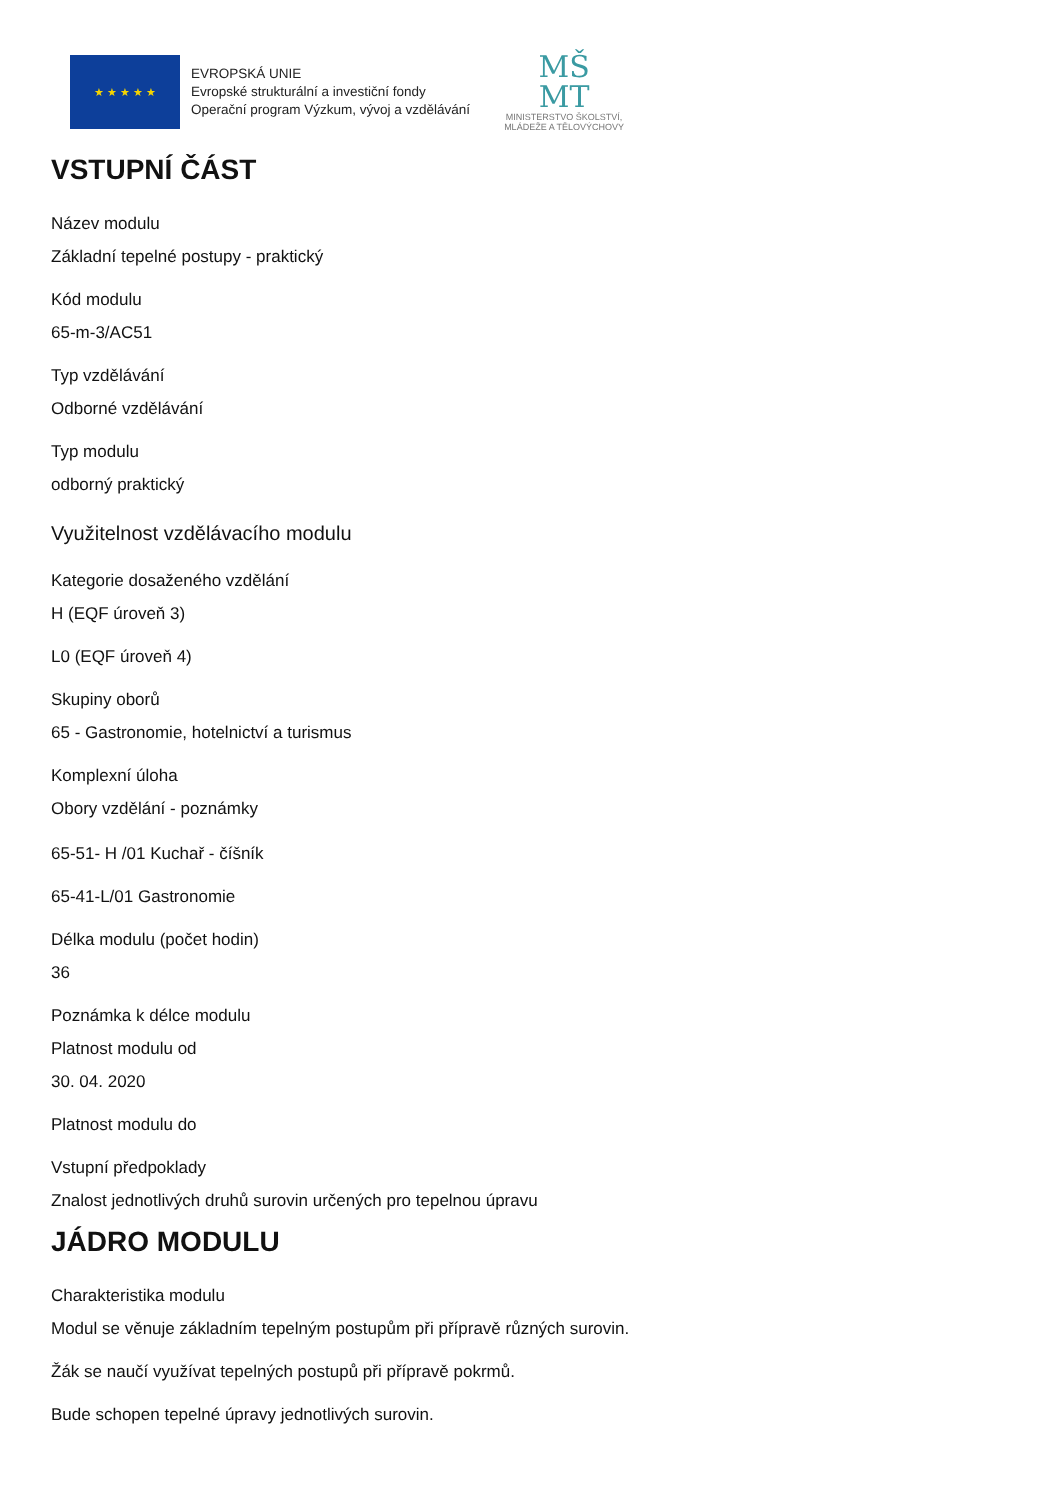★ ★ ★ ★ ★
EVROPSKÁ UNIE
Evropské strukturální a investiční fondy
Operační program Výzkum, vývoj a vzdělávání
MŠ
MT
MINISTERSTVO ŠKOLSTVÍ,
MLÁDEŽE A TĚLOVÝCHOVY
VSTUPNÍ ČÁST
Název modulu
Základní tepelné postupy - praktický
Kód modulu
65-m-3/AC51
Typ vzdělávání
Odborné vzdělávání
Typ modulu
odborný praktický
Využitelnost vzdělávacího modulu
Kategorie dosaženého vzdělání
H (EQF úroveň 3)
L0 (EQF úroveň 4)
Skupiny oborů
65 - Gastronomie, hotelnictví a turismus
Komplexní úloha
Obory vzdělání - poznámky
65-51- H /01 Kuchař - číšník
65-41-L/01 Gastronomie
Délka modulu (počet hodin)
36
Poznámka k délce modulu
Platnost modulu od
30. 04. 2020
Platnost modulu do
Vstupní předpoklady
Znalost jednotlivých druhů surovin určených pro tepelnou úpravu
JÁDRO MODULU
Charakteristika modulu
Modul se věnuje základním tepelným postupům při přípravě různých surovin.
Žák se naučí využívat tepelných postupů při přípravě pokrmů.
Bude schopen tepelné úpravy jednotlivých surovin.